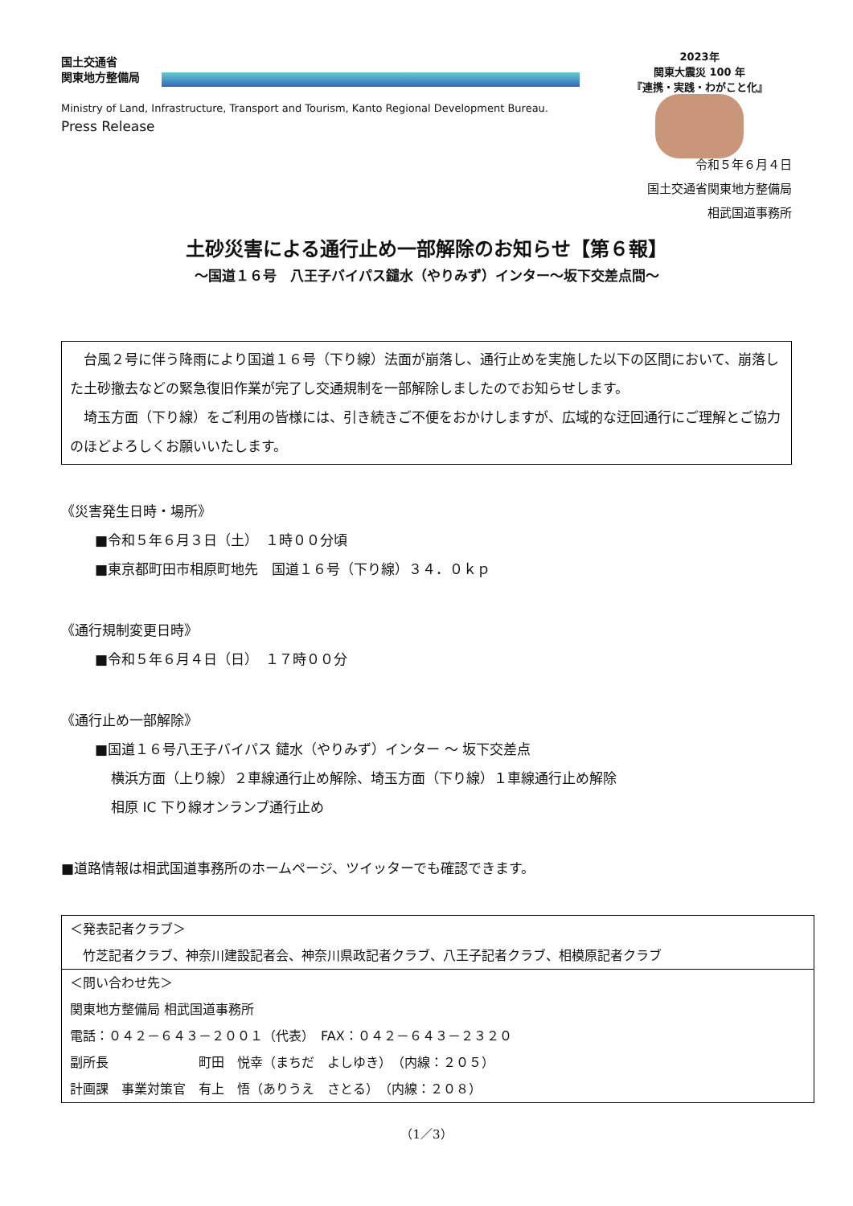国土交通省
関東地方整備局
Ministry of Land, Infrastructure, Transport and Tourism, Kanto Regional Development Bureau.
Press Release
2023年
関東大震災 100 年
『連携・実践・わがこと化』
令和５年６月４日
国土交通省関東地方整備局
相武国道事務所
土砂災害による通行止め一部解除のお知らせ【第６報】
～国道１６号　八王子バイパス鑓水（やりみず）インター～坂下交差点間～
　台風２号に伴う降雨により国道１６号（下り線）法面が崩落し、通行止めを実施した以下の区間において、崩落した土砂撤去などの緊急復旧作業が完了し交通規制を一部解除しましたのでお知らせします。
　埼玉方面（下り線）をご利用の皆様には、引き続きご不便をおかけしますが、広域的な迂回通行にご理解とご協力のほどよろしくお願いいたします。
《災害発生日時・場所》
■令和５年６月３日（土）　１時００分頃
■東京都町田市相原町地先　国道１６号（下り線）３４．０ｋｐ
《通行規制変更日時》
■令和５年６月４日（日）　１７時００分
《通行止め一部解除》
■国道１６号八王子バイパス 鑓水（やりみず）インター ～ 坂下交差点
横浜方面（上り線）２車線通行止め解除、埼玉方面（下り線）１車線通行止め解除
相原 IC 下り線オンランプ通行止め
■道路情報は相武国道事務所のホームページ、ツイッターでも確認できます。
＜発表記者クラブ＞
　竹芝記者クラブ、神奈川建設記者会、神奈川県政記者クラブ、八王子記者クラブ、相模原記者クラブ
＜問い合わせ先＞
関東地方整備局 相武国道事務所
電話：０４２－６４３－２００１（代表）　FAX：０４２－６４３－２３２０
副所長　　　　　　　町田　悦幸（まちだ　よしゆき）　（内線：２０５）
計画課　事業対策官　有上　悟（ありうえ　さとる）　（内線：２０８）
（1／3）